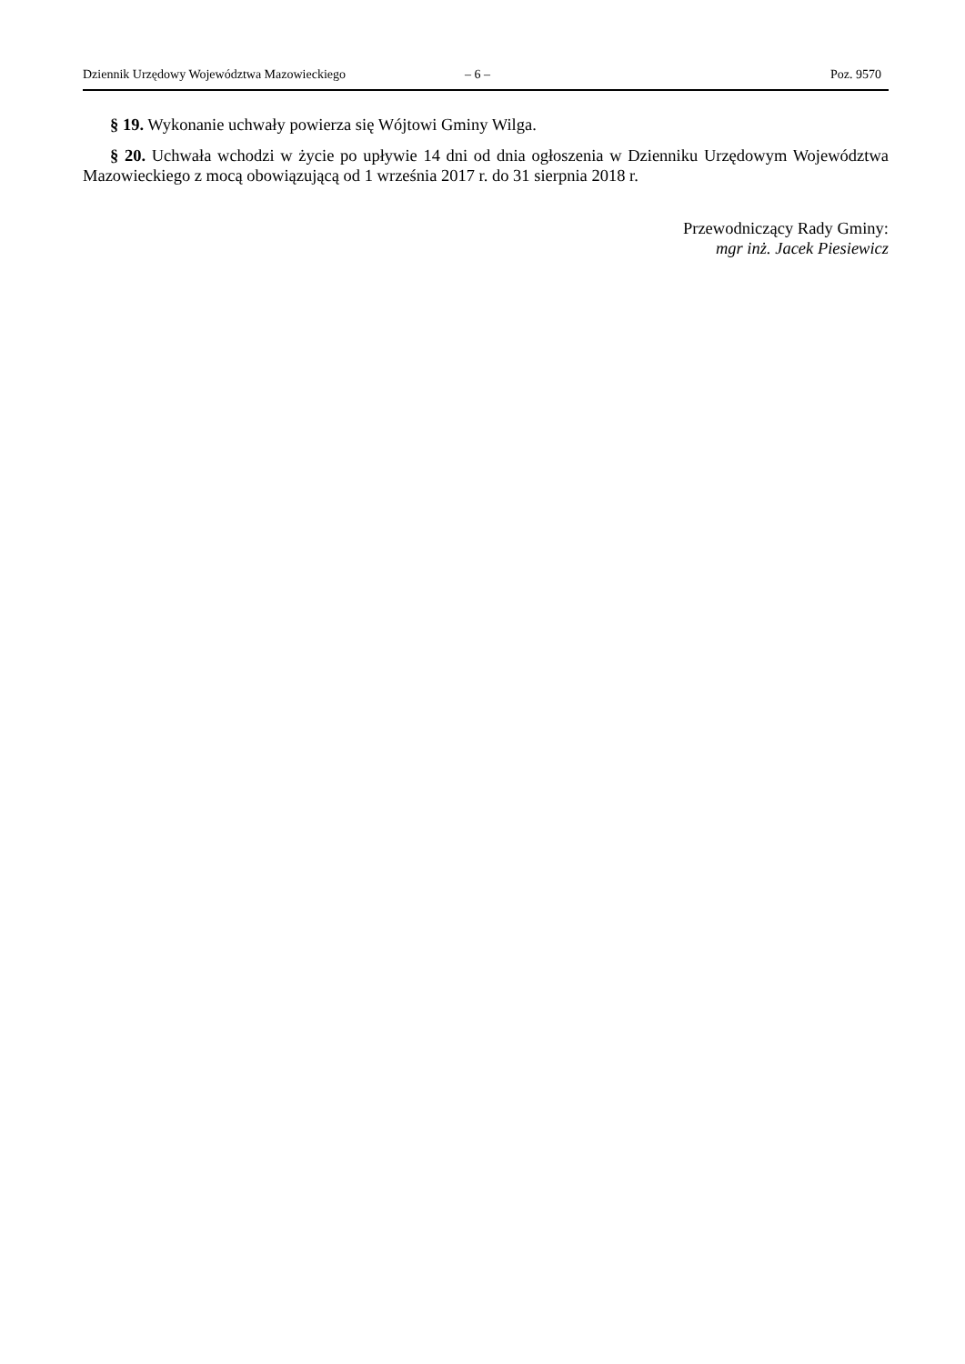Dziennik Urzędowy Województwa Mazowieckiego – 6 – Poz. 9570
§ 19. Wykonanie uchwały powierza się Wójtowi Gminy Wilga.
§ 20. Uchwała wchodzi w życie po upływie 14 dni od dnia ogłoszenia w Dzienniku Urzędowym Województwa Mazowieckiego z mocą obowiązującą od 1 września 2017 r. do 31 sierpnia 2018 r.
Przewodniczący Rady Gminy:
mgr inż. Jacek Piesiewicz